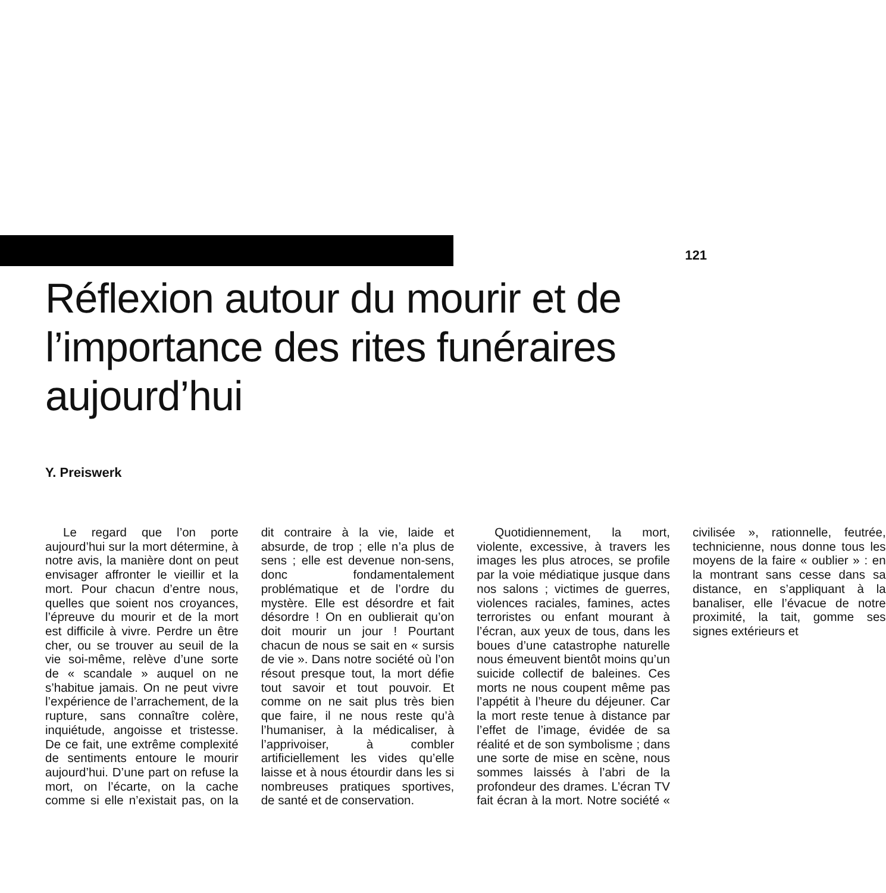121
Réflexion autour du mourir et de l’importance des rites funéraires aujourd’hui
Y. Preiswerk
Le regard que l’on porte aujourd’hui sur la mort détermine, à notre avis, la manière dont on peut envisager affronter le vieillir et la mort. Pour chacun d’entre nous, quelles que soient nos croyances, l’épreuve du mourir et de la mort est difficile à vivre. Perdre un être cher, ou se trouver au seuil de la vie soi-même, relève d’une sorte de « scandale » auquel on ne s’habitue jamais. On ne peut vivre l’expérience de l’arrachement, de la rupture, sans connaître colère, inquiétude, angoisse et tristesse. De ce fait, une extrême complexité de sentiments entoure le mourir aujourd’hui. D’une part on refuse la mort, on l’écarte, on la cache comme si elle n’existait pas, on la dit contraire à la vie, laide et absurde, de trop ; elle n’a plus de sens ; elle est devenue non-sens, donc fondamentalement problématique et de l’ordre du mystère. Elle est désordre et fait désordre ! On en oublierait qu’on doit mourir un jour ! Pourtant chacun de nous se sait en « sursis de vie ». Dans notre société où l’on résout presque tout, la mort défie tout savoir et tout pouvoir. Et comme on ne sait plus très bien que faire, il ne nous reste qu’à l’humaniser, à la médicaliser, à l’apprivoiser, à combler artificiellement les vides qu’elle laisse et à nous étourdir dans les si nombreuses pratiques sportives, de santé et de conservation.
Quotidiennement, la mort, violente, excessive, à travers les images les plus atroces, se profile par la voie médiatique jusque dans nos salons ; victimes de guerres, violences raciales, famines, actes terroristes ou enfant mourant à l’écran, aux yeux de tous, dans les boues d’une catastrophe naturelle nous émeuvent bientôt moins qu’un suicide collectif de baleines. Ces morts ne nous coupent même pas l’appétit à l’heure du déjeuner. Car la mort reste tenue à distance par l’effet de l’image, évidée de sa réalité et de son symbolisme ; dans une sorte de mise en scène, nous sommes laissés à l’abri de la profondeur des drames. L’écran TV fait écran à la mort. Notre société « civilisée », rationnelle, feutrée, technicienne, nous donne tous les moyens de la faire « oublier » : en la montrant sans cesse dans sa distance, en s’appliquant à la banaliser, elle l’évacue de notre proximité, la tait, gomme ses signes extérieurs et